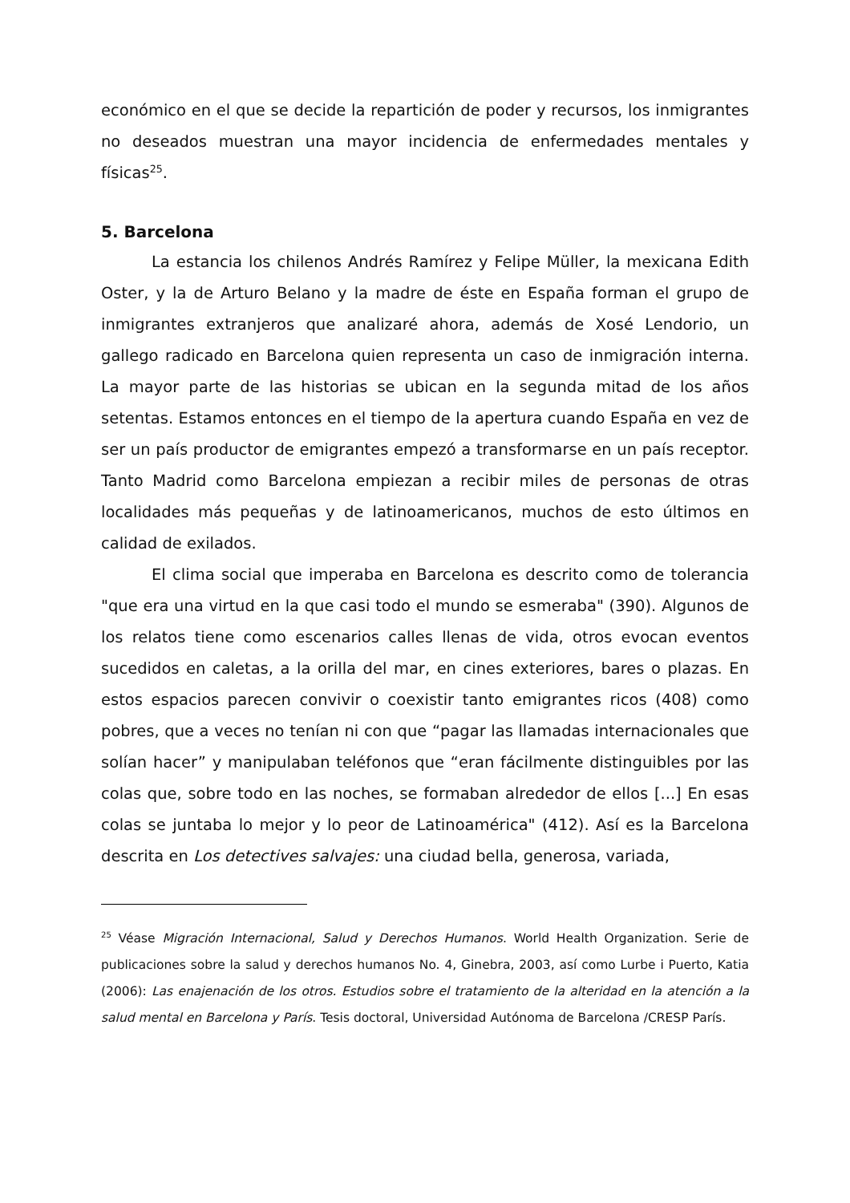económico en el que se decide la repartición de poder y recursos, los inmigrantes no deseados muestran una mayor incidencia de enfermedades mentales y físicas<sup>25</sup>.
5. Barcelona
La estancia los chilenos Andrés Ramírez y Felipe Müller, la mexicana Edith Oster, y la de Arturo Belano y la madre de éste en España forman el grupo de inmigrantes extranjeros que analizaré ahora, además de Xosé Lendorio, un gallego radicado en Barcelona quien representa un caso de inmigración interna. La mayor parte de las historias se ubican en la segunda mitad de los años setentas. Estamos entonces en el tiempo de la apertura cuando España en vez de ser un país productor de emigrantes empezó a transformarse en un país receptor. Tanto Madrid como Barcelona empiezan a recibir miles de personas de otras localidades más pequeñas y de latinoamericanos, muchos de esto últimos en calidad de exilados.
El clima social que imperaba en Barcelona es descrito como de tolerancia "que era una virtud en la que casi todo el mundo se esmeraba" (390). Algunos de los relatos tiene como escenarios calles llenas de vida, otros evocan eventos sucedidos en caletas, a la orilla del mar, en cines exteriores, bares o plazas. En estos espacios parecen convivir o coexistir tanto emigrantes ricos (408) como pobres, que a veces no tenían ni con que “pagar las llamadas internacionales que solían hacer” y manipulaban teléfonos que “eran fácilmente distinguibles por las colas que, sobre todo en las noches, se formaban alrededor de ellos [...] En esas colas se juntaba lo mejor y lo peor de Latinoamérica" (412). Así es la Barcelona descrita en Los detectives salvajes: una ciudad bella, generosa, variada,
<sup>25</sup> Véase Migración Internacional, Salud y Derechos Humanos. World Health Organization. Serie de publicaciones sobre la salud y derechos humanos No. 4, Ginebra, 2003, así como Lurbe i Puerto, Katia (2006): Las enajenación de los otros. Estudios sobre el tratamiento de la alteridad en la atención a la salud mental en Barcelona y París. Tesis doctoral, Universidad Autónoma de Barcelona /CRESP París.